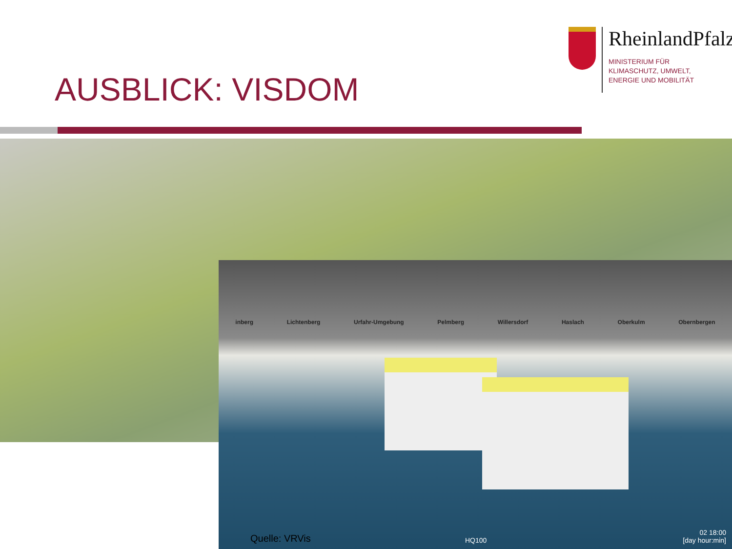AUSBLICK: VISDOM
RheinlandPfalz
MINISTERIUM FÜR
KLIMASCHUTZ, UMWELT,
ENERGIE UND MOBILITÄT
inberg Lichtenberg Urfahr-Umgebung Pelmberg Willersdorf Haslach Oberkulm Obernbergen
Quelle: VRVis HQ100
02 18:00
[day hour:min]